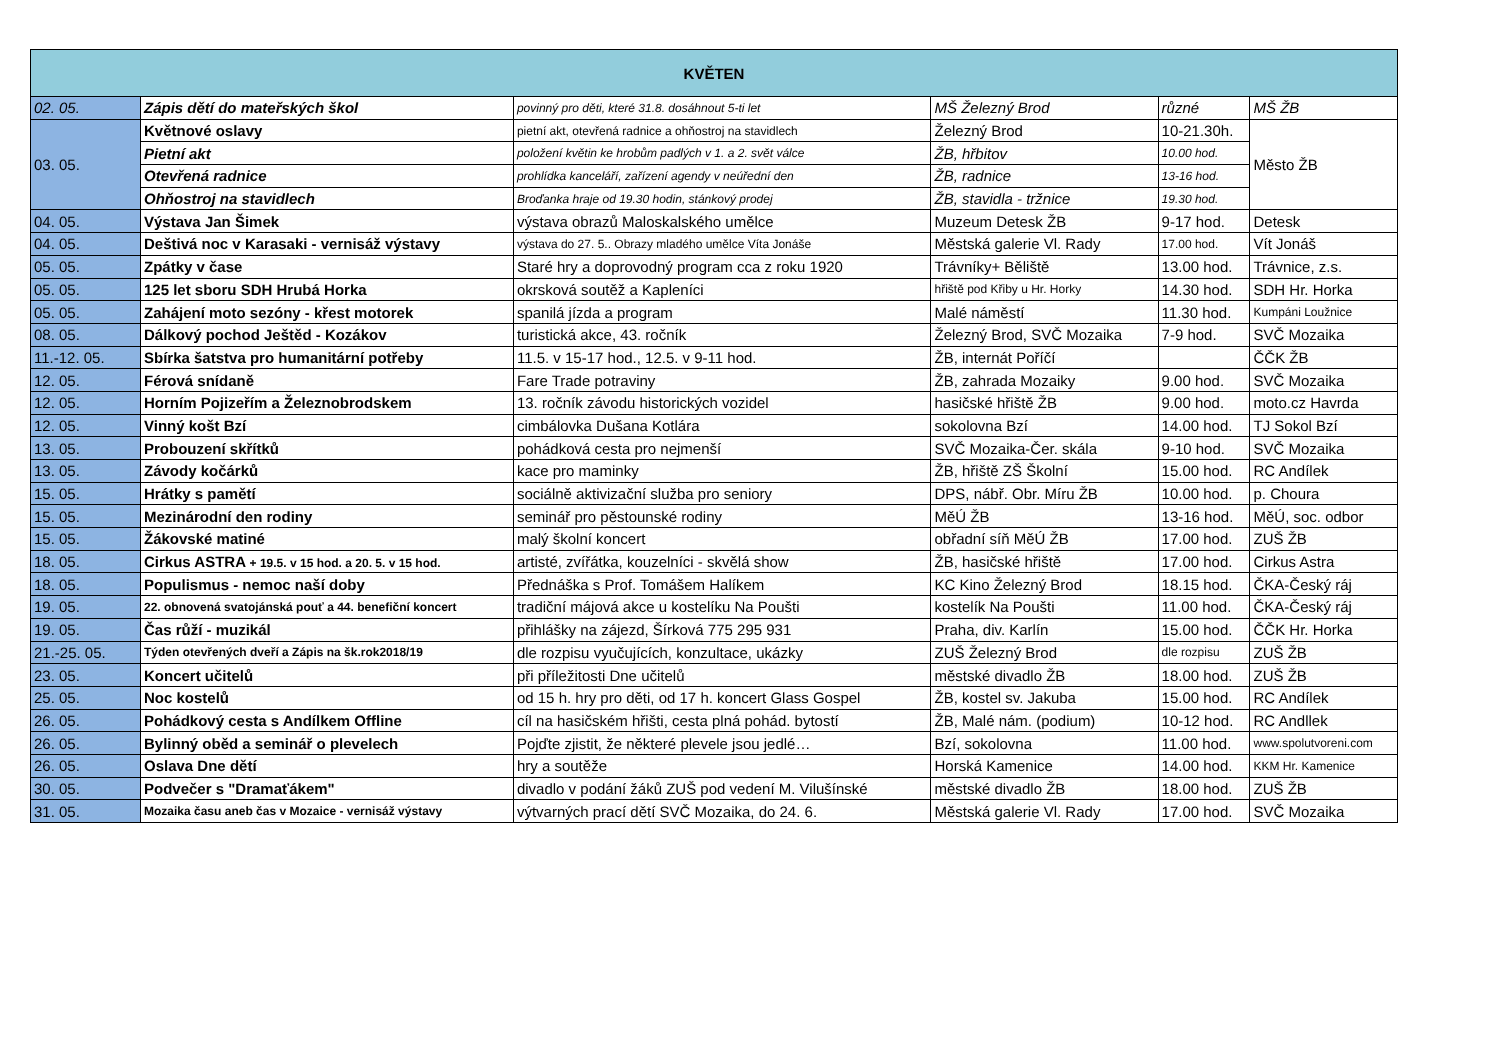| KVĚTEN | | | | | |
| --- | --- | --- | --- | --- | --- |
| 02. 05. | Zápis dětí do mateřských škol | povinný pro děti, které 31.8. dosáhnout 5-ti let | MŠ Železný Brod | různé | MŠ ŽB |
| 03. 05. | Květnové oslavy | pietní akt, otevřená radnice a ohňostroj na stavidlech | Železný Brod | 10-21.30h. | Město ŽB |
| | Pietní akt | položení květin ke hrobům padlých v 1. a 2. svět válce | ŽB, hřbitov | 10.00 hod. | |
| | Otevřená radnice | prohlídka kanceláří, zařízení agendy v neúřední den | ŽB, radnice | 13-16 hod. | |
| | Ohňostroj na stavidlech | Broďanka hraje od 19.30 hodin, stánkový prodej | ŽB, stavidla - tržnice | 19.30 hod. | |
| 04. 05. | Výstava Jan Šimek | výstava obrazů Maloskalského umělce | Muzeum Detesk ŽB | 9-17 hod. | Detesk |
| 04. 05. | Deštivá noc v Karasaki - vernisáž výstavy | výstava do 27. 5.. Obrazy mladého umělce Víta Jonáše | Městská galerie Vl. Rady | 17.00 hod. | Vít Jonáš |
| 05. 05. | Zpátky v čase | Staré hry a doprovodný program cca z roku 1920 | Trávníky+ Běliště | 13.00 hod. | Trávnice, z.s. |
| 05. 05. | 125 let sboru SDH Hrubá Horka | okrsková soutěž a Kapleníci | hřiště pod Křiby u Hr. Horky | 14.30 hod. | SDH Hr. Horka |
| 05. 05. | Zahájení moto sezóny - křest motorek | spanilá jízda a program | Malé náměstí | 11.30 hod. | Kumpáni Loužnice |
| 08. 05. | Dálkový pochod Ještěd - Kozákov | turistická akce, 43. ročník | Železný Brod, SVČ Mozaika | 7-9 hod. | SVČ Mozaika |
| 11.-12. 05. | Sbírka šatstva pro humanitární potřeby | 11.5. v 15-17 hod., 12.5. v 9-11 hod. | ŽB, internát Poříčí | | ČČK ŽB |
| 12. 05. | Férová snídaně | Fare Trade potraviny | ŽB, zahrada Mozaiky | 9.00 hod. | SVČ Mozaika |
| 12. 05. | Horním Pojizeřím a Železnobrodskem | 13. ročník závodu historických vozidel | hasičské hřiště ŽB | 9.00 hod. | moto.cz Havrda |
| 12. 05. | Vinný košt Bzí | cimbálovka Dušana Kotlára | sokolovna Bzí | 14.00 hod. | TJ Sokol Bzí |
| 13. 05. | Probouzení skřítků | pohádková cesta pro nejmenší | SVČ Mozaika-Čer. skála | 9-10 hod. | SVČ Mozaika |
| 13. 05. | Závody kočárků | kace pro maminky | ŽB, hřiště ZŠ Školní | 15.00 hod. | RC Andílek |
| 15. 05. | Hrátky s pamětí | sociálně aktivizační služba pro seniory | DPS, nábř. Obr. Míru ŽB | 10.00 hod. | p. Choura |
| 15. 05. | Mezinárodní den rodiny | seminář pro pěstounské rodiny | MěÚ ŽB | 13-16 hod. | MěÚ, soc. odbor |
| 15. 05. | Žákovské matiné | malý školní koncert | obřadní síň MěÚ ŽB | 17.00 hod. | ZUŠ ŽB |
| 18. 05. | Cirkus ASTRA + 19.5. v 15 hod. a 20. 5. v 15 hod. | artisté, zvířátka, kouzelníci - skvělá show | ŽB, hasičské hřiště | 17.00 hod. | Cirkus Astra |
| 18. 05. | Populismus - nemoc naší doby | Přednáška s Prof. Tomášem Halíkem | KC Kino Železný Brod | 18.15 hod. | ČKA-Český ráj |
| 19. 05. | 22. obnovená svatojánská pouť a 44. benefiční koncert | tradiční májová akce u kostelíku Na Poušti | kostelík Na Poušti | 11.00 hod. | ČKA-Český ráj |
| 19. 05. | Čas růží - muzikál | přihlášky na zájezd, Šírková 775 295 931 | Praha, div. Karlín | 15.00 hod. | ČČK Hr. Horka |
| 21.-25. 05. | Týden otevřených dveří a Zápis na šk.rok2018/19 | dle rozpisu vyučujících, konzultace, ukázky | ZUŠ Železný Brod | dle rozpisu | ZUŠ ŽB |
| 23. 05. | Koncert učitelů | při příležitosti Dne učitelů | městské divadlo ŽB | 18.00 hod. | ZUŠ ŽB |
| 25. 05. | Noc kostelů | od 15 h. hry pro děti, od 17 h. koncert Glass Gospel | ŽB, kostel sv. Jakuba | 15.00 hod. | RC Andílek |
| 26. 05. | Pohádkový cesta s Andílkem Offline | cíl na hasičském hřišti, cesta plná pohád. bytostí | ŽB, Malé nám. (podium) | 10-12 hod. | RC Andllek |
| 26. 05. | Bylinný oběd a seminář o plevelech | Pojďte zjistit, že některé plevele jsou jedlé… | Bzí, sokolovna | 11.00 hod. | www.spolutvoreni.com |
| 26. 05. | Oslava Dne dětí | hry a soutěže | Horská Kamenice | 14.00 hod. | KKM Hr. Kamenice |
| 30. 05. | Podvečer s "Dramaťákem" | divadlo v podání žáků ZUŠ pod vedení M. Vilušínské | městské divadlo ŽB | 18.00 hod. | ZUŠ ŽB |
| 31. 05. | Mozaika času aneb čas v Mozaice - vernisáž výstavy | výtvarných prací dětí SVČ Mozaika, do 24. 6. | Městská galerie Vl. Rady | 17.00 hod. | SVČ Mozaika |